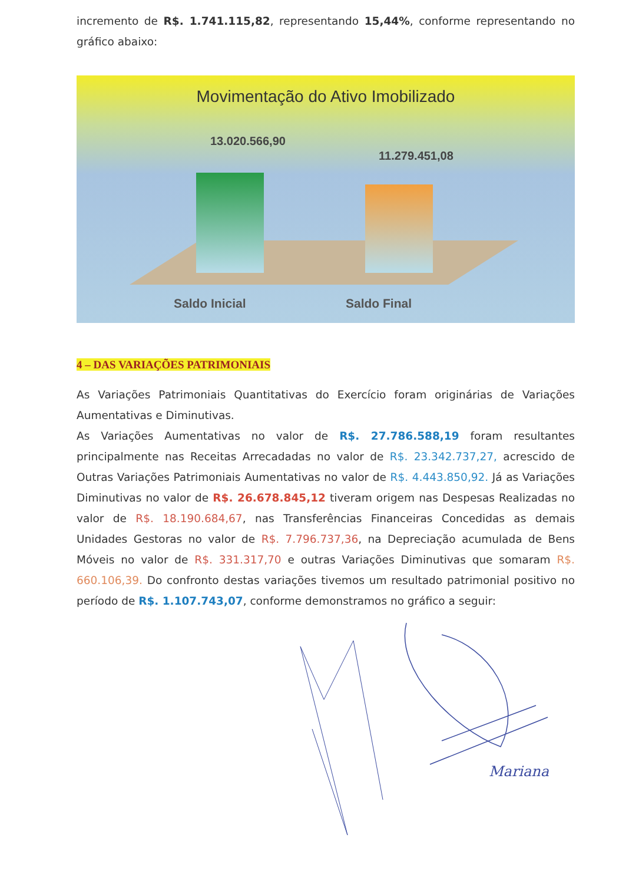incremento de R$. 1.741.115,82, representando 15,44%, conforme representando no gráfico abaixo:
Movimentação do Ativo Imobilizado
13.020.566,90
11.279.451,08
Saldo Inicial Saldo Final
4 – DAS VARIAÇÕES PATRIMONIAIS
As Variações Patrimoniais Quantitativas do Exercício foram originárias de Variações Aumentativas e Diminutivas.
As Variações Aumentativas no valor de R$. 27.786.588,19 foram resultantes principalmente nas Receitas Arrecadadas no valor de R$. 23.342.737,27, acrescido de Outras Variações Patrimoniais Aumentativas no valor de R$. 4.443.850,92. Já as Variações Diminutivas no valor de R$. 26.678.845,12 tiveram origem nas Despesas Realizadas no valor de R$. 18.190.684,67, nas Transferências Financeiras Concedidas as demais Unidades Gestoras no valor de R$. 7.796.737,36, na Depreciação acumulada de Bens Móveis no valor de R$. 331.317,70 e outras Variações Diminutivas que somaram R$. 660.106,39. Do confronto destas variações tivemos um resultado patrimonial positivo no período de R$. 1.107.743,07, conforme demonstramos no gráfico a seguir:
Mariana